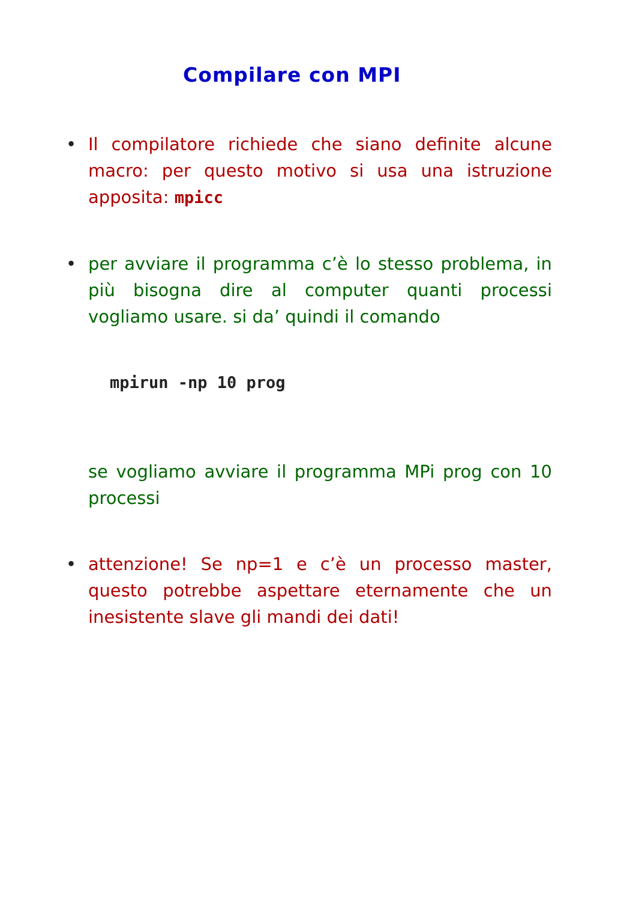Compilare con MPI
• Il compilatore richiede che siano definite alcune macro: per questo motivo si usa una istruzione apposita: mpicc
• per avviare il programma c’è lo stesso problema, in più bisogna dire al computer quanti processi vogliamo usare. si da’ quindi il comando
mpirun -np 10 prog
se vogliamo avviare il programma MPi prog con 10 processi
• attenzione! Se np=1 e c’è un processo master, questo potrebbe aspettare eternamente che un inesistente slave gli mandi dei dati!